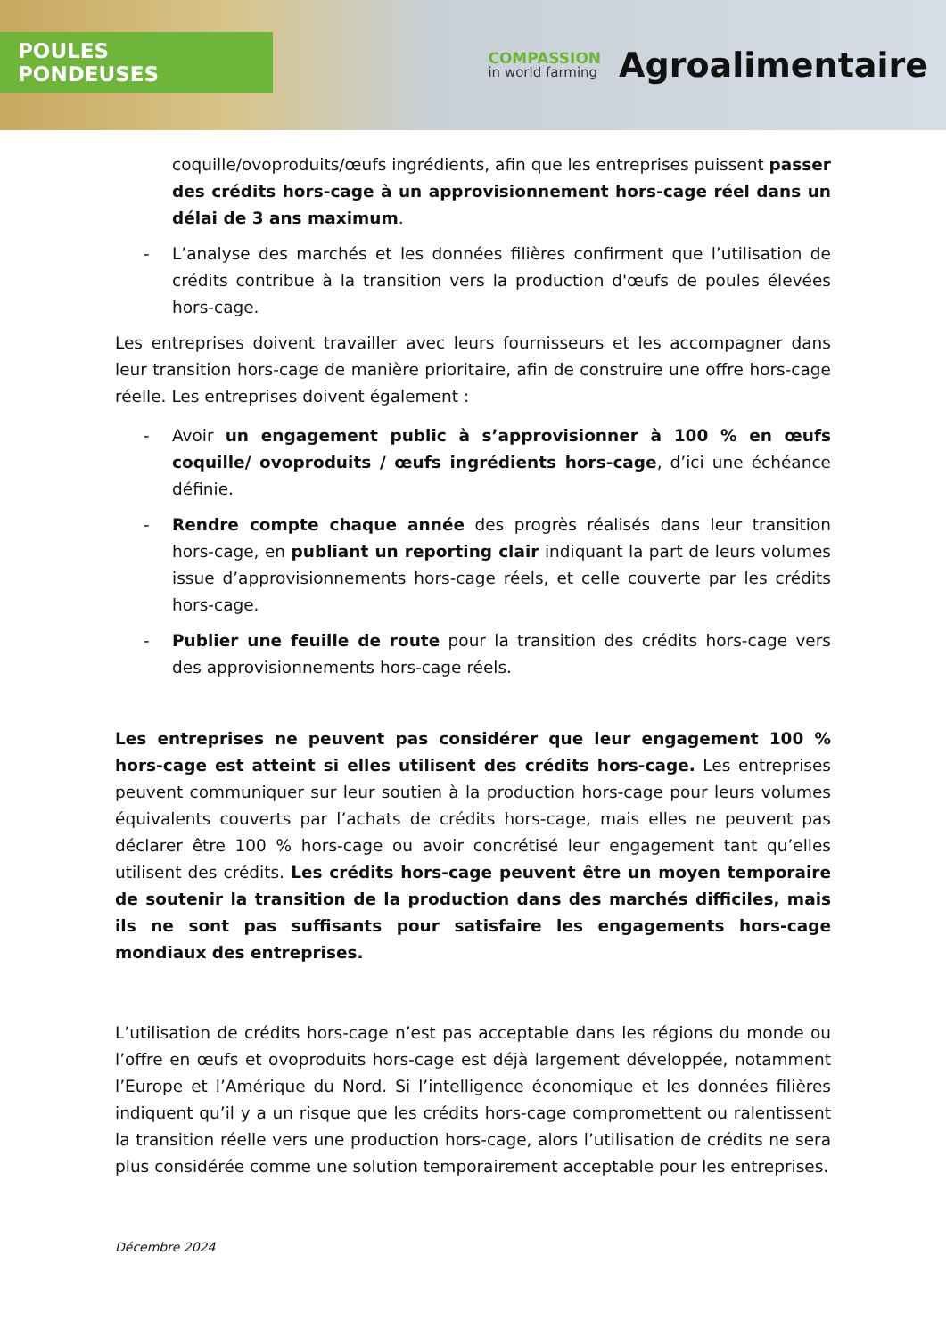POULES PONDEUSES
COMPASSION
in world farming
Agroalimentaire
coquille/ovoproduits/œufs ingrédients, afin que les entreprises puissent passer des crédits hors-cage à un approvisionnement hors-cage réel dans un délai de 3 ans maximum.
- L’analyse des marchés et les données filières confirment que l’utilisation de crédits contribue à la transition vers la production d'œufs de poules élevées hors-cage.
Les entreprises doivent travailler avec leurs fournisseurs et les accompagner dans leur transition hors-cage de manière prioritaire, afin de construire une offre hors-cage réelle. Les entreprises doivent également :
- Avoir un engagement public à s’approvisionner à 100 % en œufs coquille/ ovoproduits / œufs ingrédients hors-cage, d’ici une échéance définie.
- Rendre compte chaque année des progrès réalisés dans leur transition hors-cage, en publiant un reporting clair indiquant la part de leurs volumes issue d’approvisionnements hors-cage réels, et celle couverte par les crédits hors-cage.
- Publier une feuille de route pour la transition des crédits hors-cage vers des approvisionnements hors-cage réels.
Les entreprises ne peuvent pas considérer que leur engagement 100 % hors-cage est atteint si elles utilisent des crédits hors-cage. Les entreprises peuvent communiquer sur leur soutien à la production hors-cage pour leurs volumes équivalents couverts par l’achats de crédits hors-cage, mais elles ne peuvent pas déclarer être 100 % hors-cage ou avoir concrétisé leur engagement tant qu’elles utilisent des crédits. Les crédits hors-cage peuvent être un moyen temporaire de soutenir la transition de la production dans des marchés difficiles, mais ils ne sont pas suffisants pour satisfaire les engagements hors-cage mondiaux des entreprises.
L’utilisation de crédits hors-cage n’est pas acceptable dans les régions du monde ou l’offre en œufs et ovoproduits hors-cage est déjà largement développée, notamment l’Europe et l’Amérique du Nord. Si l’intelligence économique et les données filières indiquent qu’il y a un risque que les crédits hors-cage compromettent ou ralentissent la transition réelle vers une production hors-cage, alors l’utilisation de crédits ne sera plus considérée comme une solution temporairement acceptable pour les entreprises.
Décembre 2024